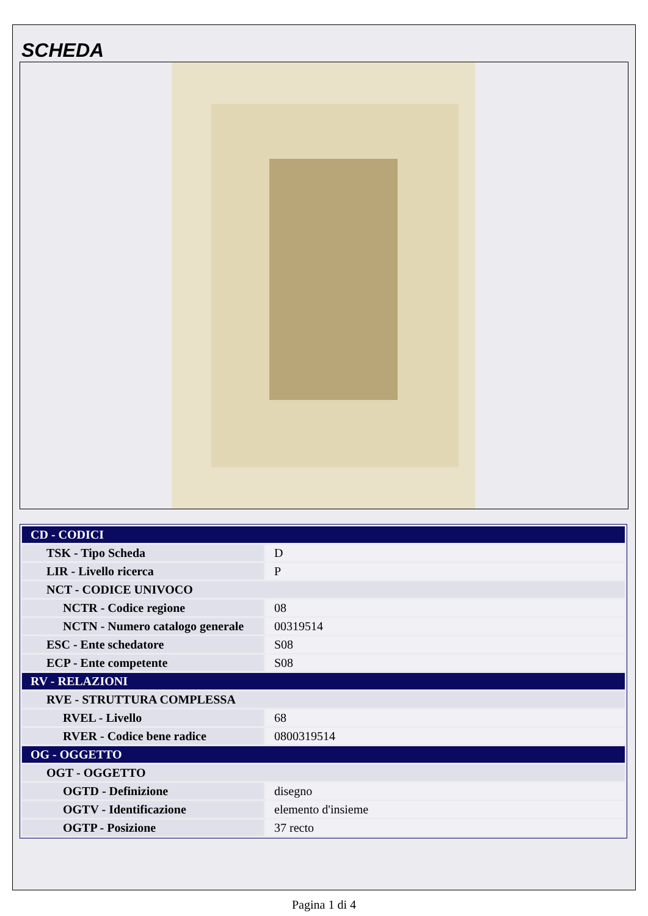SCHEDA
| CD - CODICI | |
| TSK - Tipo Scheda | D |
| LIR - Livello ricerca | P |
| NCT - CODICE UNIVOCO | |
| NCTR - Codice regione | 08 |
| NCTN - Numero catalogo generale | 00319514 |
| ESC - Ente schedatore | S08 |
| ECP - Ente competente | S08 |
| RV - RELAZIONI | |
| RVE - STRUTTURA COMPLESSA | |
| RVEL - Livello | 68 |
| RVER - Codice bene radice | 0800319514 |
| OG - OGGETTO | |
| OGT - OGGETTO | |
| OGTD - Definizione | disegno |
| OGTV - Identificazione | elemento d'insieme |
| OGTP - Posizione | 37 recto |
Pagina 1 di 4